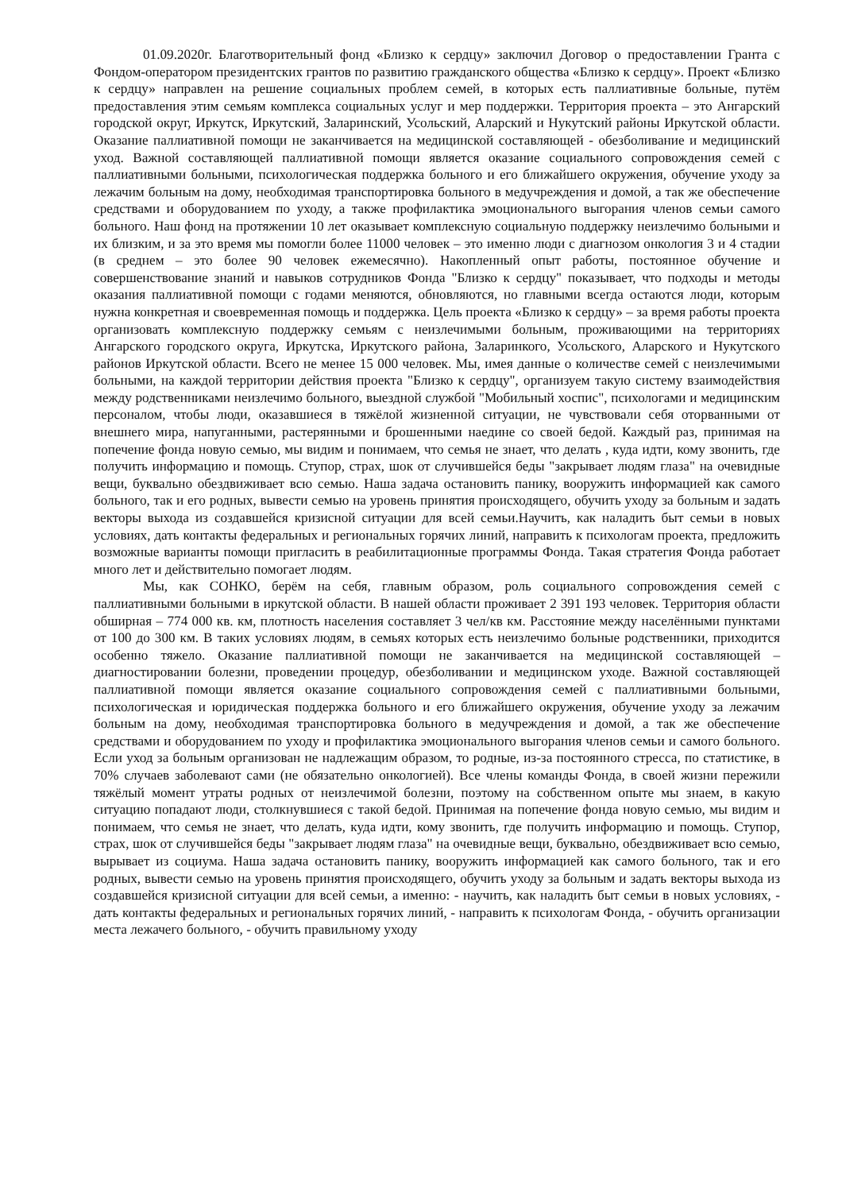01.09.2020г. Благотворительный фонд «Близко к сердцу» заключил Договор о предоставлении Гранта с Фондом-оператором президентских грантов по развитию гражданского общества «Близко к сердцу». Проект «Близко к сердцу» направлен на решение социальных проблем семей, в которых есть паллиативные больные, путём предоставления этим семьям комплекса социальных услуг и мер поддержки. Территория проекта – это Ангарский городской округ, Иркутск, Иркутский, Заларинский, Усольский, Аларский и Нукутский районы Иркутской области. Оказание паллиативной помощи не заканчивается на медицинской составляющей - обезболивание и медицинский уход. Важной составляющей паллиативной помощи является оказание социального сопровождения семей с паллиативными больными, психологическая поддержка больного и его ближайшего окружения, обучение уходу за лежачим больным на дому, необходимая транспортировка больного в медучреждения и домой, а так же обеспечение средствами и оборудованием по уходу, а также профилактика эмоционального выгорания членов семьи самого больного. Наш фонд на протяжении 10 лет оказывает комплексную социальную поддержку неизлечимо больными и их близким, и за это время мы помогли более 11000 человек – это именно люди с диагнозом онкология 3 и 4 стадии (в среднем – это более 90 человек ежемесячно). Накопленный опыт работы, постоянное обучение и совершенствование знаний и навыков сотрудников Фонда "Близко к сердцу" показывает, что подходы и методы оказания паллиативной помощи с годами меняются, обновляются, но главными всегда остаются люди, которым нужна конкретная и своевременная помощь и поддержка. Цель проекта «Близко к сердцу» – за время работы проекта организовать комплексную поддержку семьям с неизлечимыми больным, проживающими на территориях Ангарского городского округа, Иркутска, Иркутского района, Заларинкого, Усольского, Аларского и Нукутского районов Иркутской области. Всего не менее 15 000 человек. Мы, имея данные о количестве семей с неизлечимыми больными, на каждой территории действия проекта "Близко к сердцу", организуем такую систему взаимодействия между родственниками неизлечимо больного, выездной службой "Мобильный хоспис", психологами и медицинским персоналом, чтобы люди, оказавшиеся в тяжёлой жизненной ситуации, не чувствовали себя оторванными от внешнего мира, напуганными, растерянными и брошенными наедине со своей бедой. Каждый раз, принимая на попечение фонда новую семью, мы видим и понимаем, что семья не знает, что делать , куда идти, кому звонить, где получить информацию и помощь. Ступор, страх, шок от случившейся беды "закрывает людям глаза" на очевидные вещи, буквально обездвиживает всю семью. Наша задача остановить панику, вооружить информацией как самого больного, так и его родных, вывести семью на уровень принятия происходящего, обучить уходу за больным и задать векторы выхода из создавшейся кризисной ситуации для всей семьи.Научить, как наладить быт семьи в новых условиях, дать контакты федеральных и региональных горячих линий, направить к психологам проекта, предложить возможные варианты помощи пригласить в реабилитационные программы Фонда. Такая стратегия Фонда работает много лет и действительно помогает людям.
Мы, как СОНКО, берём на себя, главным образом, роль социального сопровождения семей с паллиативными больными в иркутской области. В нашей области проживает 2 391 193 человек. Территория области обширная – 774 000 кв. км, плотность населения составляет 3 чел/кв км. Расстояние между населёнными пунктами от 100 до 300 км. В таких условиях людям, в семьях которых есть неизлечимо больные родственники, приходится особенно тяжело. Оказание паллиативной помощи не заканчивается на медицинской составляющей – диагностировании болезни, проведении процедур, обезболивании и медицинском уходе. Важной составляющей паллиативной помощи является оказание социального сопровождения семей с паллиативными больными, психологическая и юридическая поддержка больного и его ближайшего окружения, обучение уходу за лежачим больным на дому, необходимая транспортировка больного в медучреждения и домой, а так же обеспечение средствами и оборудованием по уходу и профилактика эмоционального выгорания членов семьи и самого больного. Если уход за больным организован не надлежащим образом, то родные, из-за постоянного стресса, по статистике, в 70% случаев заболевают сами (не обязательно онкологией). Все члены команды Фонда, в своей жизни пережили тяжёлый момент утраты родных от неизлечимой болезни, поэтому на собственном опыте мы знаем, в какую ситуацию попадают люди, столкнувшиеся с такой бедой. Принимая на попечение фонда новую семью, мы видим и понимаем, что семья не знает, что делать, куда идти, кому звонить, где получить информацию и помощь. Ступор, страх, шок от случившейся беды "закрывает людям глаза" на очевидные вещи, буквально, обездвиживает всю семью, вырывает из социума. Наша задача остановить панику, вооружить информацией как самого больного, так и его родных, вывести семью на уровень принятия происходящего, обучить уходу за больным и задать векторы выхода из создавшейся кризисной ситуации для всей семьи, а именно: - научить, как наладить быт семьи в новых условиях, - дать контакты федеральных и региональных горячих линий, - направить к психологам Фонда, - обучить организации места лежачего больного, - обучить правильному уходу